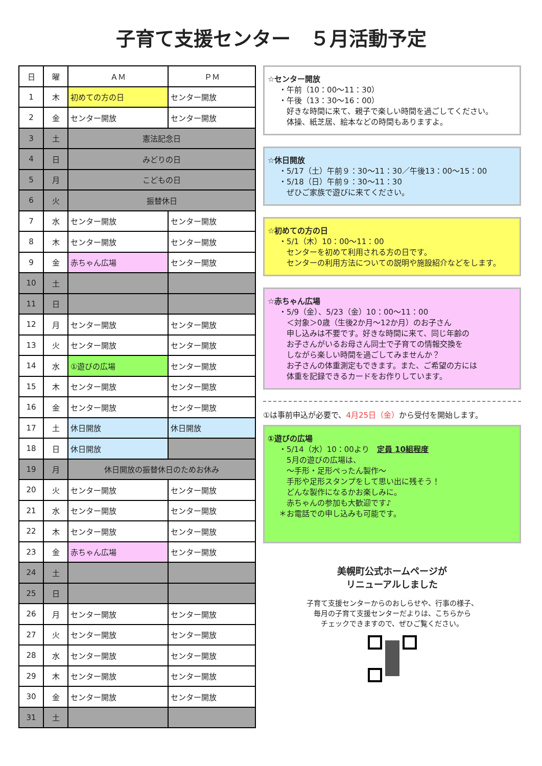子育て支援センター　５月活動予定
| 日 | 曜 | ＡＭ | ＰＭ |
| --- | --- | --- | --- |
| 1 | 木 | 初めての方の日 | センター開放 |
| 2 | 金 | センター開放 | センター開放 |
| 3 | 土 | 憲法記念日 | |
| 4 | 日 | みどりの日 | |
| 5 | 月 | こどもの日 | |
| 6 | 火 | 振替休日 | |
| 7 | 水 | センター開放 | センター開放 |
| 8 | 木 | センター開放 | センター開放 |
| 9 | 金 | 赤ちゃん広場 | センター開放 |
| 10 | 土 | | |
| 11 | 日 | | |
| 12 | 月 | センター開放 | センター開放 |
| 13 | 火 | センター開放 | センター開放 |
| 14 | 水 | ①遊びの広場 | センター開放 |
| 15 | 木 | センター開放 | センター開放 |
| 16 | 金 | センター開放 | センター開放 |
| 17 | 土 | 休日開放 | 休日開放 |
| 18 | 日 | 休日開放 | |
| 19 | 月 | 休日開放の振替休日のためお休み | |
| 20 | 火 | センター開放 | センター開放 |
| 21 | 水 | センター開放 | センター開放 |
| 22 | 木 | センター開放 | センター開放 |
| 23 | 金 | 赤ちゃん広場 | センター開放 |
| 24 | 土 | | |
| 25 | 日 | | |
| 26 | 月 | センター開放 | センター開放 |
| 27 | 火 | センター開放 | センター開放 |
| 28 | 水 | センター開放 | センター開放 |
| 29 | 木 | センター開放 | センター開放 |
| 30 | 金 | センター開放 | センター開放 |
| 31 | 土 | | |
☆センター開放
・午前（10：00～11：30）
・午後（13：30～16：00）
　好きな時間に来て、親子で楽しい時間を過ごしてください。
　体操、紙芝居、絵本などの時間もありますよ。
☆休日開放
・5/17（土）午前９：30～11：30／午後13：00～15：00
・5/18（日）午前９：30～11：30
　ぜひご家族で遊びに来てください。
☆初めての方の日
・5/1（木）10：00～11：00
　センターを初めて利用される方の日です。
　センターの利用方法についての説明や施設紹介などをします。
☆赤ちゃん広場
・5/9（金）、5/23（金）10：00～11：00
　＜対象＞0歳（生後2か月～12か月）のお子さん
　申し込みは不要です。好きな時間に来て、同じ年齢の
　お子さんがいるお母さん同士で子育ての情報交換を
　しながら楽しい時間を過ごしてみませんか？
　お子さんの体重測定もできます。また、ご希望の方には
　体重を記録できるカードをお作りしています。
①は事前申込が必要で、4月25日（金）から受付を開始します。
①遊びの広場
・5/14（水）10：00より　定員 10組程度
　5月の遊びの広場は、
　～手形・足形ぺったん製作～
　手形や足形スタンプをして思い出に残そう！
　どんな製作になるかお楽しみに。
　赤ちゃんの参加も大歓迎です♪
＊お電話での申し込みも可能です。
美幌町公式ホームページが
リニューアルしました
子育て支援センターからのおしらせや、行事の様子、
毎月の子育て支援センターだよりは、こちらから
チェックできますので、ぜひご覧ください。